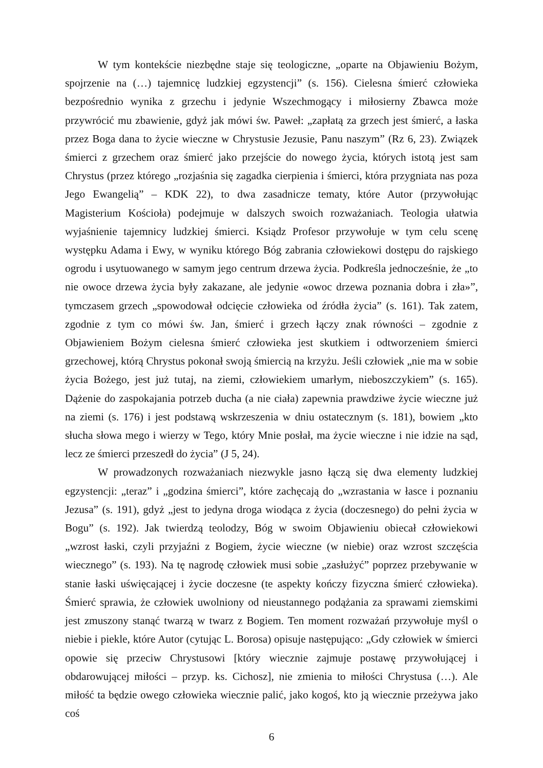W tym kontekście niezbędne staje się teologiczne, „oparte na Objawieniu Bożym, spojrzenie na (…) tajemnicę ludzkiej egzystencji” (s. 156). Cielesna śmierć człowieka bezpośrednio wynika z grzechu i jedynie Wszechmogący i miłosierny Zbawca może przywrócić mu zbawienie, gdyż jak mówi św. Paweł: „zapłatą za grzech jest śmierć, a łaska przez Boga dana to życie wieczne w Chrystusie Jezusie, Panu naszym” (Rz 6, 23). Związek śmierci z grzechem oraz śmierć jako przejście do nowego życia, których istotą jest sam Chrystus (przez którego „rozjaśnia się zagadka cierpienia i śmierci, która przygniata nas poza Jego Ewangelią” – KDK 22), to dwa zasadnicze tematy, które Autor (przywołując Magisterium Kościoła) podejmuje w dalszych swoich rozważaniach. Teologia ułatwia wyjaśnienie tajemnicy ludzkiej śmierci. Ksiądz Profesor przywołuje w tym celu scenę występku Adama i Ewy, w wyniku którego Bóg zabrania człowiekowi dostępu do rajskiego ogrodu i usytuowanego w samym jego centrum drzewa życia. Podkreśla jednocześnie, że „to nie owoce drzewa życia były zakazane, ale jedynie «owoc drzewa poznania dobra i zła»”, tymczasem grzech „spowodował odcięcie człowieka od źródła życia” (s. 161). Tak zatem, zgodnie z tym co mówi św. Jan, śmierć i grzech łączy znak równości – zgodnie z Objawieniem Bożym cielesna śmierć człowieka jest skutkiem i odtworzeniem śmierci grzechowej, którą Chrystus pokonał swoją śmiercią na krzyżu. Jeśli człowiek „nie ma w sobie życia Bożego, jest już tutaj, na ziemi, człowiekiem umarłym, nieboszczykiem” (s. 165). Dążenie do zaspokajania potrzeb ducha (a nie ciała) zapewnia prawdziwe życie wieczne już na ziemi (s. 176) i jest podstawą wskrzeszenia w dniu ostatecznym (s. 181), bowiem „kto słucha słowa mego i wierzy w Tego, który Mnie posłał, ma życie wieczne i nie idzie na sąd, lecz ze śmierci przeszedł do życia” (J 5, 24).
W prowadzonych rozważaniach niezwykle jasno łączą się dwa elementy ludzkiej egzystencji: „teraz” i „godzina śmierci”, które zachęcają do „wzrastania w łasce i poznaniu Jezusa” (s. 191), gdyż „jest to jedyna droga wiodąca z życia (doczesnego) do pełni życia w Bogu” (s. 192). Jak twierdzą teolodzy, Bóg w swoim Objawieniu obiecał człowiekowi „wzrost łaski, czyli przyjaźni z Bogiem, życie wieczne (w niebie) oraz wzrost szczęścia wiecznego” (s. 193). Na tę nagrodę człowiek musi sobie „zasłużyć” poprzez przebywanie w stanie łaski uświęcającej i życie doczesne (te aspekty kończy fizyczna śmierć człowieka). Śmierć sprawia, że człowiek uwolniony od nieustannego podążania za sprawami ziemskimi jest zmuszony stanąć twarzą w twarz z Bogiem. Ten moment rozważań przywołuje myśl o niebie i piekle, które Autor (cytując L. Borosa) opisuje następująco: „Gdy człowiek w śmierci opowie się przeciw Chrystusowi [który wiecznie zajmuje postawę przywołującej i obdarowującej miłości – przyp. ks. Cichosz], nie zmienia to miłości Chrystusa (…). Ale miłość ta będzie owego człowieka wiecznie palić, jako kogoś, kto ją wiecznie przeżywa jako coś
6